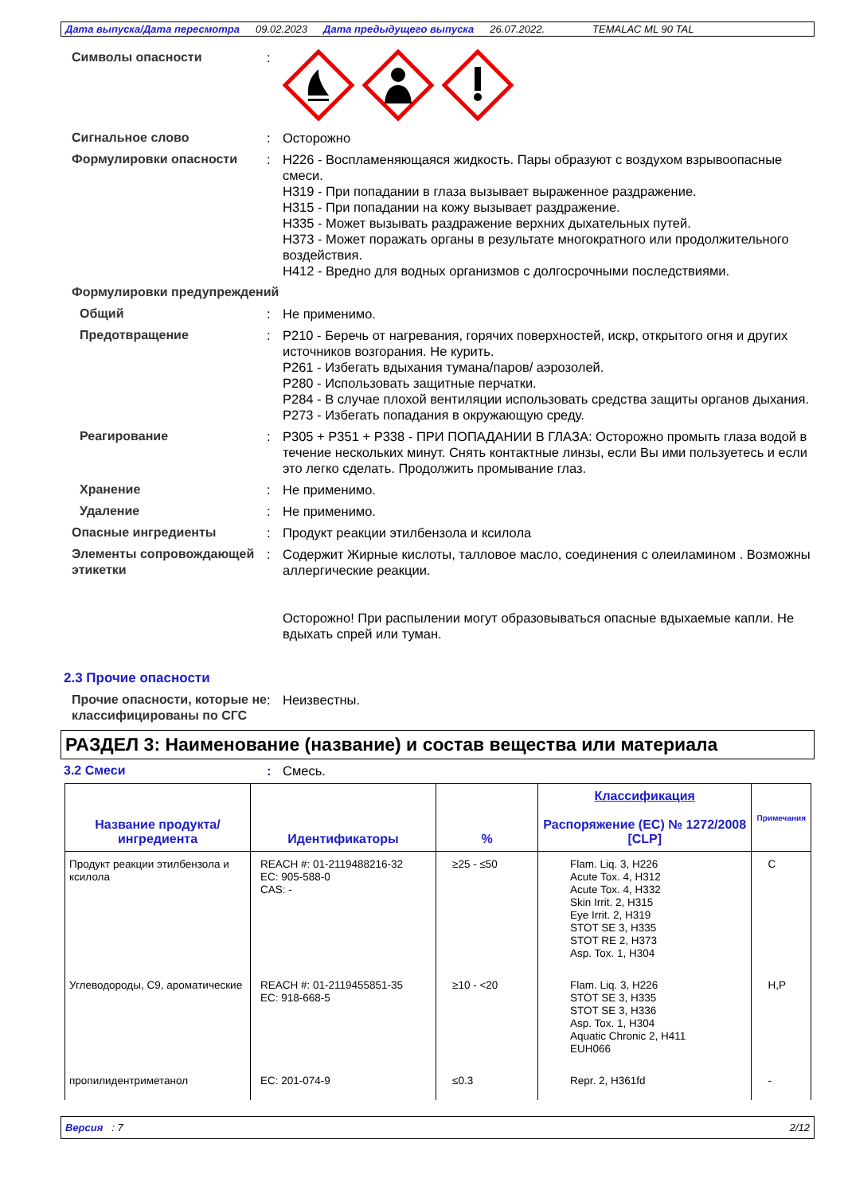Дата выпуска/Дата пересмотра 09.02.2023 Дата предыдущего выпуска 26.07.2022. TEMALAC ML 90 TAL
Символы опасности :
Сигнальное слово : Осторожно
Формулировки опасности : H226 - Воспламеняющаяся жидкость. Пары образуют с воздухом взрывоопасные смеси.
H319 - При попадании в глаза вызывает выраженное раздражение.
H315 - При попадании на кожу вызывает раздражение.
H335 - Может вызывать раздражение верхних дыхательных путей.
H373 - Может поражать органы в результате многократного или продолжительного воздействия.
H412 - Вредно для водных организмов с долгосрочными последствиями.
Формулировки предупреждений
Общий : Не применимо.
Предотвращение : P210 - Беречь от нагревания, горячих поверхностей, искр, открытого огня и других источников возгорания. Не курить.
P261 - Избегать вдыхания тумана/паров/ аэрозолей.
P280 - Использовать защитные перчатки.
P284 - В случае плохой вентиляции использовать средства защиты органов дыхания.
P273 - Избегать попадания в окружающую среду.
Реагирование : P305 + P351 + P338 - ПРИ ПОПАДАНИИ В ГЛАЗА: Осторожно промыть глаза водой в течение нескольких минут. Снять контактные линзы, если Вы ими пользуетесь и если это легко сделать. Продолжить промывание глаз.
Хранение : Не применимо.
Удаление : Не применимо.
Опасные ингредиенты : Продукт реакции этилбензола и ксилола
Элементы сопровождающей этикетки
: Содержит Жирные кислоты, талловое масло, соединения с олеиламином . Возможны аллергические реакции.
Осторожно! При распылении могут образовываться опасные вдыхаемые капли. Не вдыхать спрей или туман.
2.3 Прочие опасности
Прочие опасности, которые не классифицированы по СГС
: Неизвестны.
РАЗДЕЛ 3: Наименование (название) и состав вещества или материала
3.2 Смеси : Смесь.
| Название продукта/ ингредиента | Идентификаторы | % | Классификация Распоряжение (EC) № 1272/2008 [CLP] | Примечания |
| --- | --- | --- | --- | --- |
| Продукт реакции этилбензола и ксилола | REACH #: 01-2119488216-32 EC: 905-588-0 CAS: - | ≥25 - ≤50 | Flam. Liq. 3, H226 Acute Tox. 4, H312 Acute Tox. 4, H332 Skin Irrit. 2, H315 Eye Irrit. 2, H319 STOT SE 3, H335 STOT RE 2, H373 Asp. Tox. 1, H304 | C |
| Углеводороды, C9, ароматические | REACH #: 01-2119455851-35 EC: 918-668-5 | ≥10 - <20 | Flam. Liq. 3, H226 STOT SE 3, H335 STOT SE 3, H336 Asp. Tox. 1, H304 Aquatic Chronic 2, H411 EUH066 | H,P |
| пропилидентриметанол | EC: 201-074-9 | ≤0.3 | Repr. 2, H361fd | - |
Версия : 7 2/12